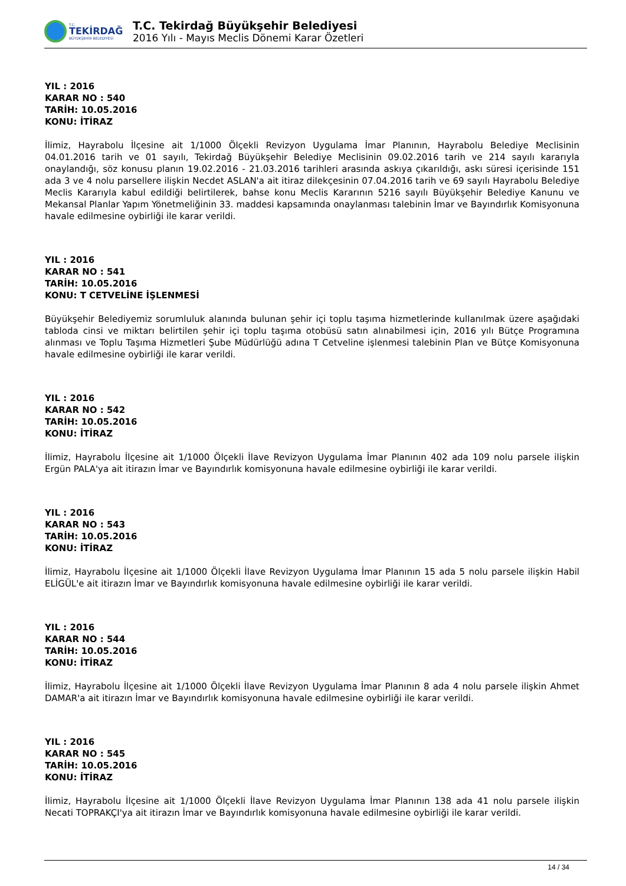T.C.
TEKİRDAĞ
BÜYÜKŞEHİR BELEDİYESİ
T.C. Tekirdağ Büyükşehir Belediyesi
2016 Yılı - Mayıs Meclis Dönemi Karar Özetleri
YIL : 2016
KARAR NO : 540
TARİH: 10.05.2016
KONU: İTİRAZ
İlimiz, Hayrabolu İlçesine ait 1/1000 Ölçekli Revizyon Uygulama İmar Planının, Hayrabolu Belediye Meclisinin 04.01.2016 tarih ve 01 sayılı, Tekirdağ Büyükşehir Belediye Meclisinin 09.02.2016 tarih ve 214 sayılı kararıyla onaylandığı, söz konusu planın 19.02.2016 - 21.03.2016 tarihleri arasında askıya çıkarıldığı, askı süresi içerisinde 151 ada 3 ve 4 nolu parsellere ilişkin Necdet ASLAN'a ait itiraz dilekçesinin 07.04.2016 tarih ve 69 sayılı Hayrabolu Belediye Meclis Kararıyla kabul edildiği belirtilerek, bahse konu Meclis Kararının 5216 sayılı Büyükşehir Belediye Kanunu ve Mekansal Planlar Yapım Yönetmeliğinin 33. maddesi kapsamında onaylanması talebinin İmar ve Bayındırlık Komisyonuna havale edilmesine oybirliği ile karar verildi.
YIL : 2016
KARAR NO : 541
TARİH: 10.05.2016
KONU: T CETVELİNE İŞLENMESİ
Büyükşehir Belediyemiz sorumluluk alanında bulunan şehir içi toplu taşıma hizmetlerinde kullanılmak üzere aşağıdaki tabloda cinsi ve miktarı belirtilen şehir içi toplu taşıma otobüsü satın alınabilmesi için, 2016 yılı Bütçe Programına alınması ve Toplu Taşıma Hizmetleri Şube Müdürlüğü adına T Cetveline işlenmesi talebinin Plan ve Bütçe Komisyonuna havale edilmesine oybirliği ile karar verildi.
YIL : 2016
KARAR NO : 542
TARİH: 10.05.2016
KONU: İTİRAZ
İlimiz, Hayrabolu İlçesine ait 1/1000 Ölçekli İlave Revizyon Uygulama İmar Planının 402 ada 109 nolu parsele ilişkin Ergün PALA'ya ait itirazın İmar ve Bayındırlık komisyonuna havale edilmesine oybirliği ile karar verildi.
YIL : 2016
KARAR NO : 543
TARİH: 10.05.2016
KONU: İTİRAZ
İlimiz, Hayrabolu İlçesine ait 1/1000 Ölçekli İlave Revizyon Uygulama İmar Planının 15 ada 5 nolu parsele ilişkin Habil ELİGÜL'e ait itirazın İmar ve Bayındırlık komisyonuna havale edilmesine oybirliği ile karar verildi.
YIL : 2016
KARAR NO : 544
TARİH: 10.05.2016
KONU: İTİRAZ
İlimiz, Hayrabolu İlçesine ait 1/1000 Ölçekli İlave Revizyon Uygulama İmar Planının 8 ada 4 nolu parsele ilişkin Ahmet DAMAR'a ait itirazın İmar ve Bayındırlık komisyonuna havale edilmesine oybirliği ile karar verildi.
YIL : 2016
KARAR NO : 545
TARİH: 10.05.2016
KONU: İTİRAZ
İlimiz, Hayrabolu İlçesine ait 1/1000 Ölçekli İlave Revizyon Uygulama İmar Planının 138 ada 41 nolu parsele ilişkin Necati TOPRAKÇI'ya ait itirazın İmar ve Bayındırlık komisyonuna havale edilmesine oybirliği ile karar verildi.
14 / 34